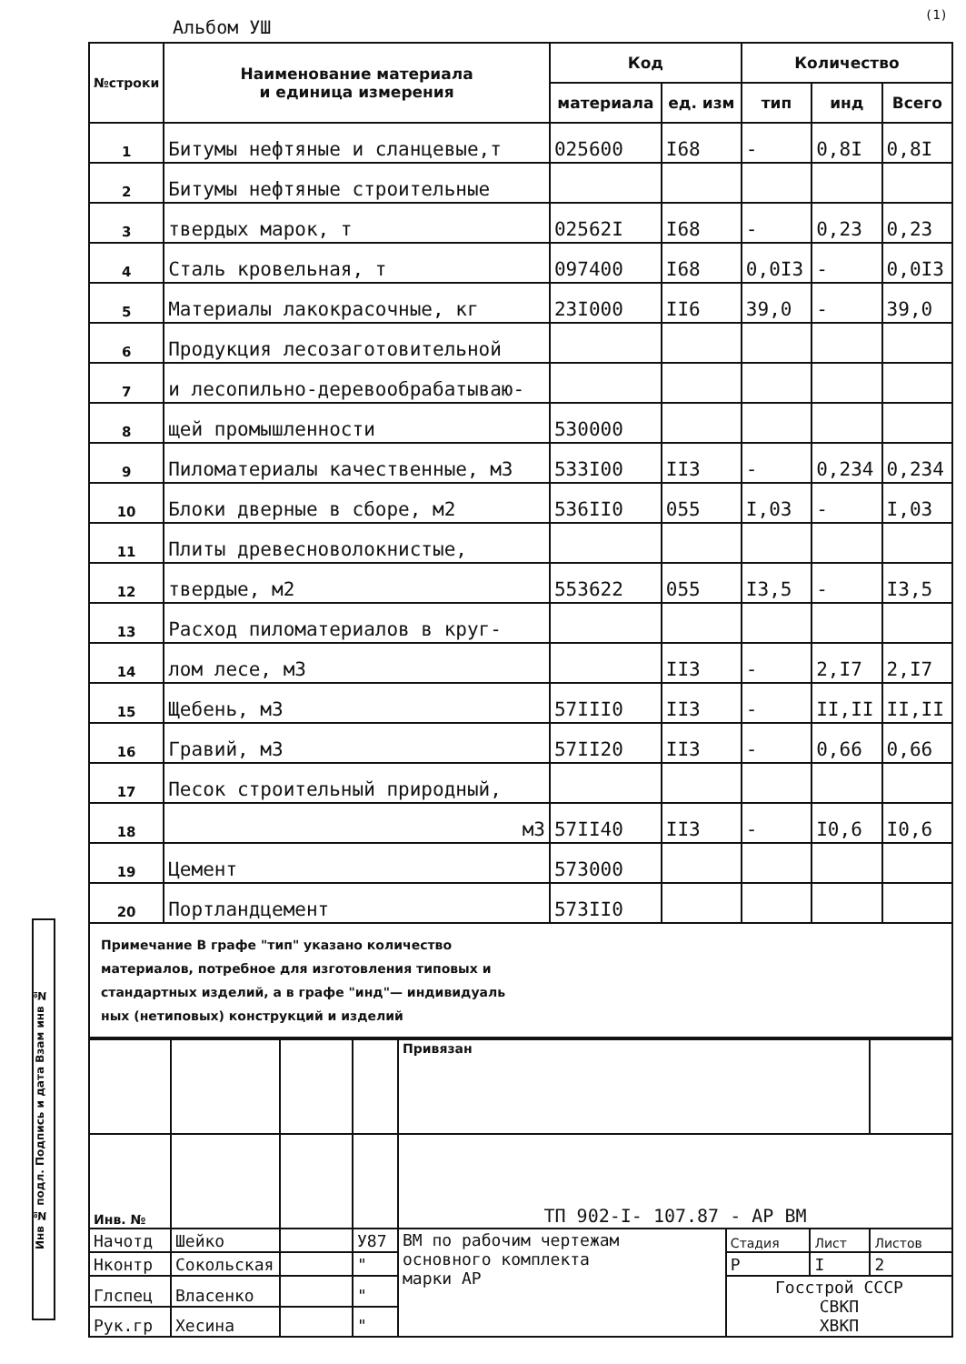Альбом УШ
(1)
| №строки | Наименование материала и единица измерения | Код | | Количество | | |
| --- | --- | --- | --- | --- | --- | --- |
| | | материала | ед. изм | тип | инд | Всего |
| 1 | Битумы нефтяные и сланцевые,т | 025600 | I68 | - | 0,8I | 0,8I |
| 2 | Битумы нефтяные строительные | | | | | |
| 3 | твердых марок, т | 02562I | I68 | - | 0,23 | 0,23 |
| 4 | Сталь кровельная, т | 097400 | I68 | 0,0I3 | - | 0,0I3 |
| 5 | Материалы лакокрасочные, кг | 23I000 | II6 | 39,0 | - | 39,0 |
| 6 | Продукция лесозаготовительной | | | | | |
| 7 | и лесопильно-деревообрабатываю- | | | | | |
| 8 | щей промышленности | 530000 | | | | |
| 9 | Пиломатериалы качественные, м3 | 533I00 | II3 | - | 0,234 | 0,234 |
| 10 | Блоки дверные в сборе, м2 | 536II0 | 055 | I,03 | - | I,03 |
| 11 | Плиты древесноволокнистые, | | | | | |
| 12 | твердые, м2 | 553622 | 055 | I3,5 | - | I3,5 |
| 13 | Расход пиломатериалов в круг- | | | | | |
| 14 | лом лесе, м3 | | II3 | - | 2,I7 | 2,I7 |
| 15 | Щебень, м3 | 57III0 | II3 | - | II,II | II,II |
| 16 | Гравий, м3 | 57II20 | II3 | - | 0,66 | 0,66 |
| 17 | Песок строительный природный, | | | | | |
| 18 | м3 | 57II40 | II3 | - | I0,6 | I0,6 |
| 19 | Цемент | 573000 | | | | |
| 20 | Портландцемент | 573II0 | | | | |
Примечание В графе "тип" указано количество
материалов, потребное для изготовления типовых и
стандартных изделий, а в графе "инд"— индивидуаль
ных (нетиповых) конструкций и изделий
| | | | | Привязан | | | |
| Инв. № | | | | ТП 902-I- 107.87 - АР ВМ | | | |
| Начотд | Шейко | | У87 | ВМ по рабочим чертежам основного комплекта марки АР | Стадия | Лист | Листов |
| Нконтр | Сокольская | | " | | Р | I | 2 |
| Глспец | Власенко | | " | | Госстрой СССР СВКП ХВКП | | |
| Рук.гр | Хесина | | " | | | | |
Инв № подл. Подпись и дата Взам инв №